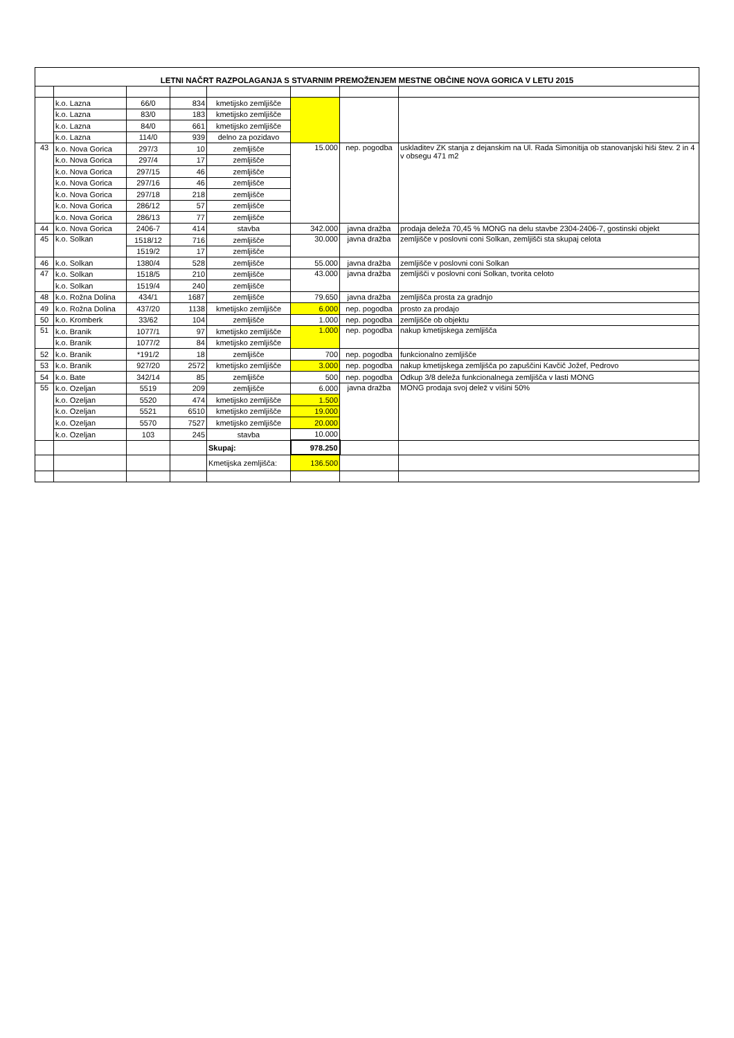| LETNI NAČRT RAZPOLAGANJA S STVARNIM PREMOŽENJEM MESTNE OBČINE NOVA GORICA V LETU 2015 | | | | | | | |
| | k.o. Lazna | 66/0 | 834 | kmetijsko zemljišče | | | |
| | k.o. Lazna | 83/0 | 183 | kmetijsko zemljišče | | | |
| | k.o. Lazna | 84/0 | 661 | kmetijsko zemljišče | | | |
| | k.o. Lazna | 114/0 | 939 | delno za pozidavo | | | |
| 43 | k.o. Nova Gorica | 297/3 | 10 | zemljišče | 15.000 | nep. pogodba | uskladitev ZK stanja z dejanskim na Ul. Rada Simonitija ob stanovanjski hiši štev. 2 in 4 v obsegu 471 m2 |
| | k.o. Nova Gorica | 297/4 | 17 | zemljišče | | | |
| | k.o. Nova Gorica | 297/15 | 46 | zemljišče | | | |
| | k.o. Nova Gorica | 297/16 | 46 | zemljišče | | | |
| | k.o. Nova Gorica | 297/18 | 218 | zemljišče | | | |
| | k.o. Nova Gorica | 286/12 | 57 | zemljišče | | | |
| | k.o. Nova Gorica | 286/13 | 77 | zemljišče | | | |
| 44 | k.o. Nova Gorica | 2406-7 | 414 | stavba | 342.000 | javna dražba | prodaja deleža 70,45 % MONG na delu stavbe 2304-2406-7, gostinski objekt |
| 45 | k.o. Solkan | 1518/12 | 716 | zemljišče | 30.000 | javna dražba | zemljišče v poslovni coni Solkan, zemljišči sta skupaj celota |
| | | 1519/2 | 17 | zemljišče | | | |
| 46 | k.o. Solkan | 1380/4 | 528 | zemljišče | 55.000 | javna dražba | zemljišče v poslovni coni Solkan |
| 47 | k.o. Solkan | 1518/5 | 210 | zemljišče | 43.000 | javna dražba | zemljišči v poslovni coni Solkan, tvorita celoto |
| | k.o. Solkan | 1519/4 | 240 | zemljišče | | | |
| 48 | k.o. Rožna Dolina | 434/1 | 1687 | zemljišče | 79.650 | javna dražba | zemljišča prosta za gradnjo |
| 49 | k.o. Rožna Dolina | 437/20 | 1138 | kmetijsko zemljišče | 6.000 | nep. pogodba | prosto za prodajo |
| 50 | k.o. Kromberk | 33/62 | 104 | zemljišče | 1.000 | nep. pogodba | zemljišče ob objektu |
| 51 | k.o. Branik | 1077/1 | 97 | kmetijsko zemljišče | 1.000 | nep. pogodba | nakup kmetijskega zemljišča |
| | k.o. Branik | 1077/2 | 84 | kmetijsko zemljišče | | | |
| 52 | k.o. Branik | *191/2 | 18 | zemljišče | 700 | nep. pogodba | funkcionalno zemljišče |
| 53 | k.o. Branik | 927/20 | 2572 | kmetijsko zemljišče | 3.000 | nep. pogodba | nakup kmetijskega zemljišča po zapuščini Kavčič Jožef, Pedrovo |
| 54 | k.o. Bate | 342/14 | 85 | zemljišče | 500 | nep. pogodba | Odkup 3/8 deleža funkcionalnega zemljišča v lasti MONG |
| 55 | k.o. Ozeljan | 5519 | 209 | zemljišče | 6.000 | javna dražba | MONG prodaja svoj delež v višini 50% |
| | k.o. Ozeljan | 5520 | 474 | kmetijsko zemljišče | 1.500 | | |
| | k.o. Ozeljan | 5521 | 6510 | kmetijsko zemljišče | 19.000 | | |
| | k.o. Ozeljan | 5570 | 7527 | kmetijsko zemljišče | 20.000 | | |
| | k.o. Ozeljan | 103 | 245 | stavba | 10.000 | | |
| | | | | Skupaj: | 978.250 | | |
| | | | | Kmetijska zemljišča: | 136.500 | | |